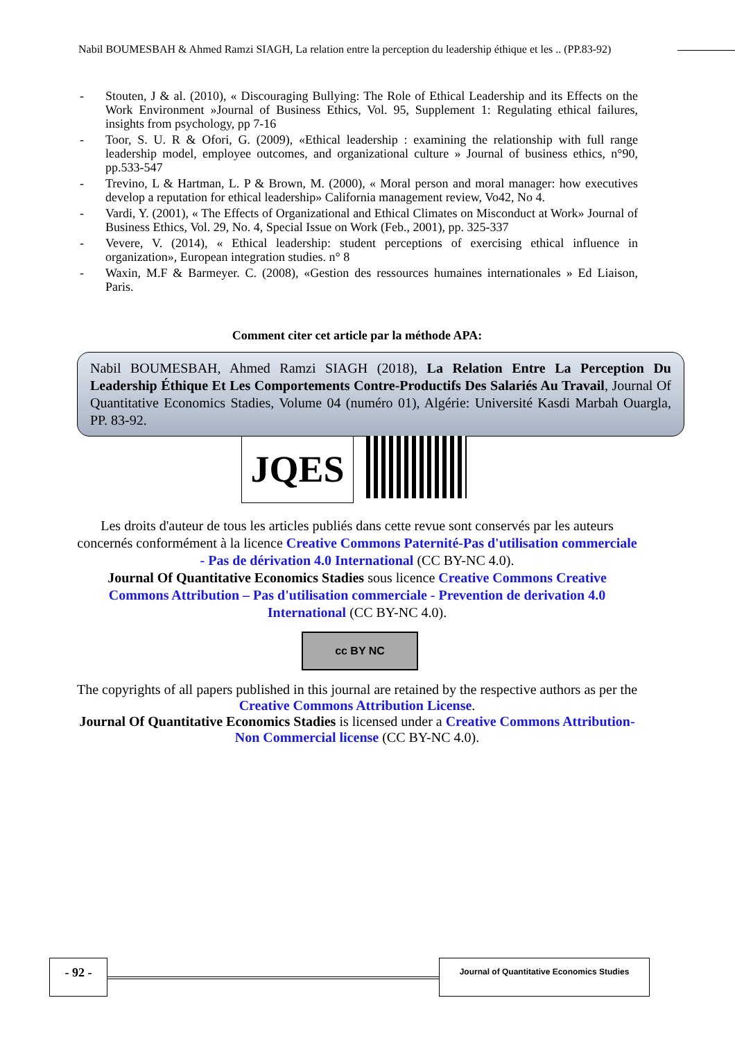Nabil BOUMESBAH & Ahmed Ramzi SIAGH, La relation entre la perception du leadership éthique et les .. (PP.83-92)
- Stouten, J & al. (2010), « Discouraging Bullying: The Role of Ethical Leadership and its Effects on the Work Environment »Journal of Business Ethics, Vol. 95, Supplement 1: Regulating ethical failures, insights from psychology, pp 7-16
- Toor, S. U. R & Ofori, G. (2009), «Ethical leadership : examining the relationship with full range leadership model, employee outcomes, and organizational culture » Journal of business ethics, n°90, pp.533-547
- Trevino, L & Hartman, L. P & Brown, M. (2000), « Moral person and moral manager: how executives develop a reputation for ethical leadership» California management review, Vo42, No 4.
- Vardi, Y. (2001), « The Effects of Organizational and Ethical Climates on Misconduct at Work» Journal of Business Ethics, Vol. 29, No. 4, Special Issue on Work (Feb., 2001), pp. 325-337
- Vevere, V. (2014), « Ethical leadership: student perceptions of exercising ethical influence in organization», European integration studies. n° 8
- Waxin, M.F & Barmeyer. C. (2008), «Gestion des ressources humaines internationales » Ed Liaison, Paris.
Comment citer cet article par la méthode APA:
Nabil BOUMESBAH, Ahmed Ramzi SIAGH (2018), La Relation Entre La Perception Du Leadership Éthique Et Les Comportements Contre-Productifs Des Salariés Au Travail, Journal Of Quantitative Economics Stadies, Volume 04 (numéro 01), Algérie: Université Kasdi Marbah Ouargla, PP. 83-92.
JQES
Les droits d'auteur de tous les articles publiés dans cette revue sont conservés par les auteurs concernés conformément à la licence Creative Commons Paternité-Pas d'utilisation commerciale - Pas de dérivation 4.0 International (CC BY-NC 4.0).
Journal Of Quantitative Economics Stadies sous licence Creative Commons Creative Commons Attribution – Pas d'utilisation commerciale - Prevention de derivation 4.0 International (CC BY-NC 4.0).
cc BY NC
The copyrights of all papers published in this journal are retained by the respective authors as per the Creative Commons Attribution License.
Journal Of Quantitative Economics Stadies is licensed under a Creative Commons Attribution-Non Commercial license (CC BY-NC 4.0).
- 92 - Journal of Quantitative Economics Studies